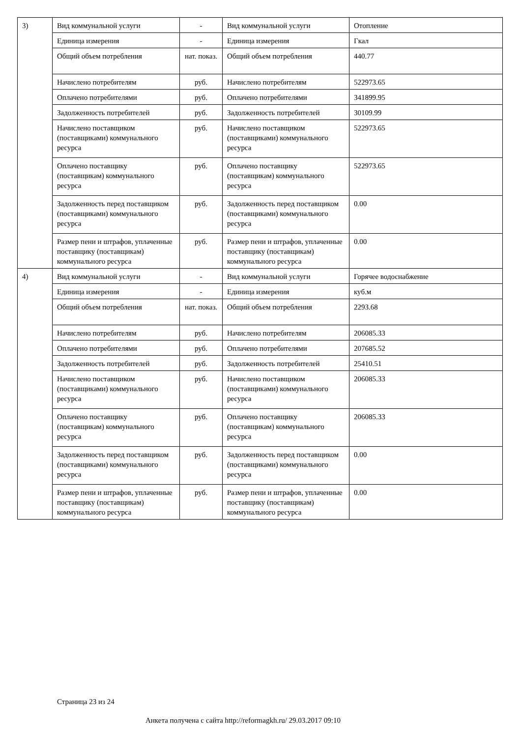| 3) | Вид коммунальной услуги | - | Вид коммунальной услуги | Отопление |
| | Единица измерения | - | Единица измерения | Гкал |
| | Общий объем потребления | нат. показ. | Общий объем потребления | 440.77 |
| | Начислено потребителям | руб. | Начислено потребителям | 522973.65 |
| | Оплачено потребителями | руб. | Оплачено потребителями | 341899.95 |
| | Задолженность потребителей | руб. | Задолженность потребителей | 30109.99 |
| | Начислено поставщиком (поставщиками) коммунального ресурса | руб. | Начислено поставщиком (поставщиками) коммунального ресурса | 522973.65 |
| | Оплачено поставщику (поставщикам) коммунального ресурса | руб. | Оплачено поставщику (поставщикам) коммунального ресурса | 522973.65 |
| | Задолженность перед поставщиком (поставщиками) коммунального ресурса | руб. | Задолженность перед поставщиком (поставщиками) коммунального ресурса | 0.00 |
| | Размер пени и штрафов, уплаченные поставщику (поставщикам) коммунального ресурса | руб. | Размер пени и штрафов, уплаченные поставщику (поставщикам) коммунального ресурса | 0.00 |
| 4) | Вид коммунальной услуги | - | Вид коммунальной услуги | Горячее водоснабжение |
| | Единица измерения | - | Единица измерения | куб.м |
| | Общий объем потребления | нат. показ. | Общий объем потребления | 2293.68 |
| | Начислено потребителям | руб. | Начислено потребителям | 206085.33 |
| | Оплачено потребителями | руб. | Оплачено потребителями | 207685.52 |
| | Задолженность потребителей | руб. | Задолженность потребителей | 25410.51 |
| | Начислено поставщиком (поставщиками) коммунального ресурса | руб. | Начислено поставщиком (поставщиками) коммунального ресурса | 206085.33 |
| | Оплачено поставщику (поставщикам) коммунального ресурса | руб. | Оплачено поставщику (поставщикам) коммунального ресурса | 206085.33 |
| | Задолженность перед поставщиком (поставщиками) коммунального ресурса | руб. | Задолженность перед поставщиком (поставщиками) коммунального ресурса | 0.00 |
| | Размер пени и штрафов, уплаченные поставщику (поставщикам) коммунального ресурса | руб. | Размер пени и штрафов, уплаченные поставщику (поставщикам) коммунального ресурса | 0.00 |
Страница 23 из 24
Анкета получена с сайта http://reformagkh.ru/ 29.03.2017 09:10